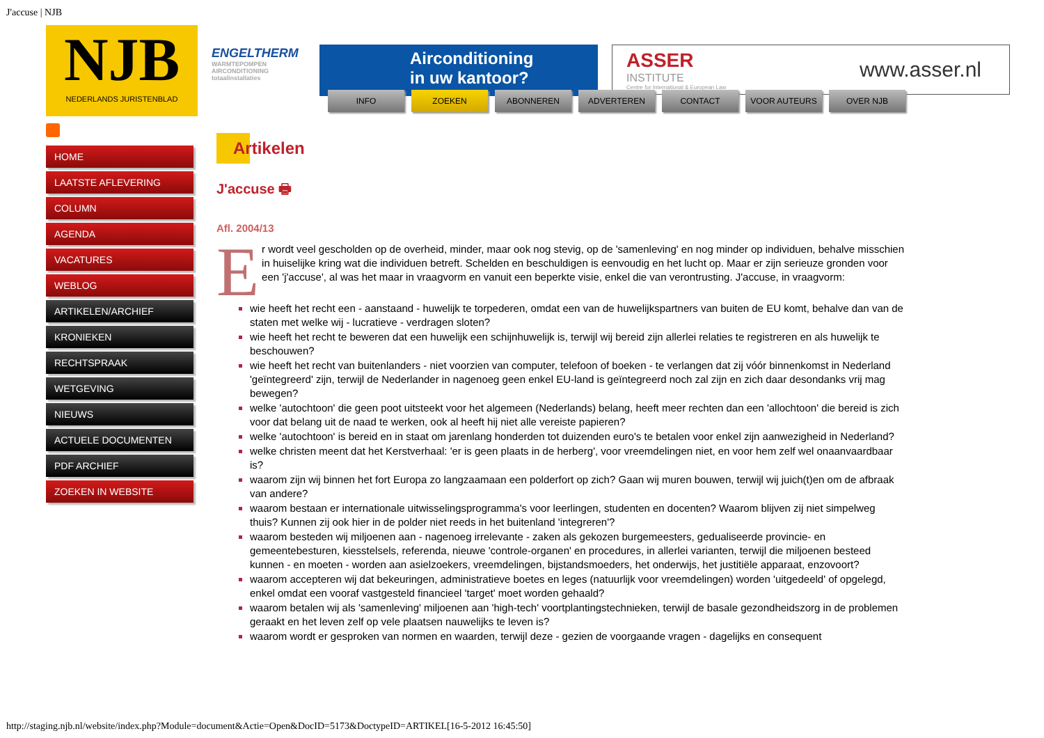J'accuse | NJB
NJB
NEDERLANDS JURISTENBLAD
ENGELTHERM
WARMTEPOMPEN AIRCONDITIONING totaalinstallaties
Airconditioning
in uw kantoor?
ASSER
INSTITUTE
Centre for International & European Law
www.asser.nl
HOME
LAATSTE AFLEVERING
COLUMN
AGENDA
VACATURES
WEBLOG
ARTIKELEN/ARCHIEF
KRONIEKEN
RECHTSPRAAK
WETGEVING
NIEUWS
ACTUELE DOCUMENTEN
PDF ARCHIEF
ZOEKEN IN WEBSITE
INFO ZOEKEN ABONNEREN ADVERTEREN CONTACT VOOR AUTEURS OVER NJB
Artikelen
J'accuse 🖶
Afl. 2004/13
Er wordt veel gescholden op de overheid, minder, maar ook nog stevig, op de 'samenleving' en nog minder op individuen, behalve misschien in huiselijke kring wat die individuen betreft. Schelden en beschuldigen is eenvoudig en het lucht op. Maar er zijn serieuze gronden voor een 'j'accuse', al was het maar in vraagvorm en vanuit een beperkte visie, enkel die van verontrusting. J'accuse, in vraagvorm:
wie heeft het recht een - aanstaand - huwelijk te torpederen, omdat een van de huwelijkspartners van buiten de EU komt, behalve dan van de staten met welke wij - lucratieve - verdragen sloten?
wie heeft het recht te beweren dat een huwelijk een schijnhuwelijk is, terwijl wij bereid zijn allerlei relaties te registreren en als huwelijk te beschouwen?
wie heeft het recht van buitenlanders - niet voorzien van computer, telefoon of boeken - te verlangen dat zij vóór binnenkomst in Nederland 'geïntegreerd' zijn, terwijl de Nederlander in nagenoeg geen enkel EU-land is geïntegreerd noch zal zijn en zich daar desondanks vrij mag bewegen?
welke 'autochtoon' die geen poot uitsteekt voor het algemeen (Nederlands) belang, heeft meer rechten dan een 'allochtoon' die bereid is zich voor dat belang uit de naad te werken, ook al heeft hij niet alle vereiste papieren?
welke 'autochtoon' is bereid en in staat om jarenlang honderden tot duizenden euro's te betalen voor enkel zijn aanwezigheid in Nederland?
welke christen meent dat het Kerstverhaal: 'er is geen plaats in de herberg', voor vreemdelingen niet, en voor hem zelf wel onaanvaardbaar is?
waarom zijn wij binnen het fort Europa zo langzaamaan een polderfort op zich? Gaan wij muren bouwen, terwijl wij juich(t)en om de afbraak van andere?
waarom bestaan er internationale uitwisselingsprogramma's voor leerlingen, studenten en docenten? Waarom blijven zij niet simpelweg thuis? Kunnen zij ook hier in de polder niet reeds in het buitenland 'integreren'?
waarom besteden wij miljoenen aan - nagenoeg irrelevante - zaken als gekozen burgemeesters, gedualiseerde provincie- en gemeentebesturen, kiesstelsels, referenda, nieuwe 'controle-organen' en procedures, in allerlei varianten, terwijl die miljoenen besteed kunnen - en moeten - worden aan asielzoekers, vreemdelingen, bijstandsmoeders, het onderwijs, het justitiële apparaat, enzovoort?
waarom accepteren wij dat bekeuringen, administratieve boetes en leges (natuurlijk voor vreemdelingen) worden 'uitgedeeld' of opgelegd, enkel omdat een vooraf vastgesteld financieel 'target' moet worden gehaald?
waarom betalen wij als 'samenleving' miljoenen aan 'high-tech' voortplantingstechnieken, terwijl de basale gezondheidszorg in de problemen geraakt en het leven zelf op vele plaatsen nauwelijks te leven is?
waarom wordt er gesproken van normen en waarden, terwijl deze - gezien de voorgaande vragen - dagelijks en consequent
http://staging.njb.nl/website/index.php?Module=document&Actie=Open&DocID=5173&DoctypeID=ARTIKEL[16-5-2012 16:45:50]